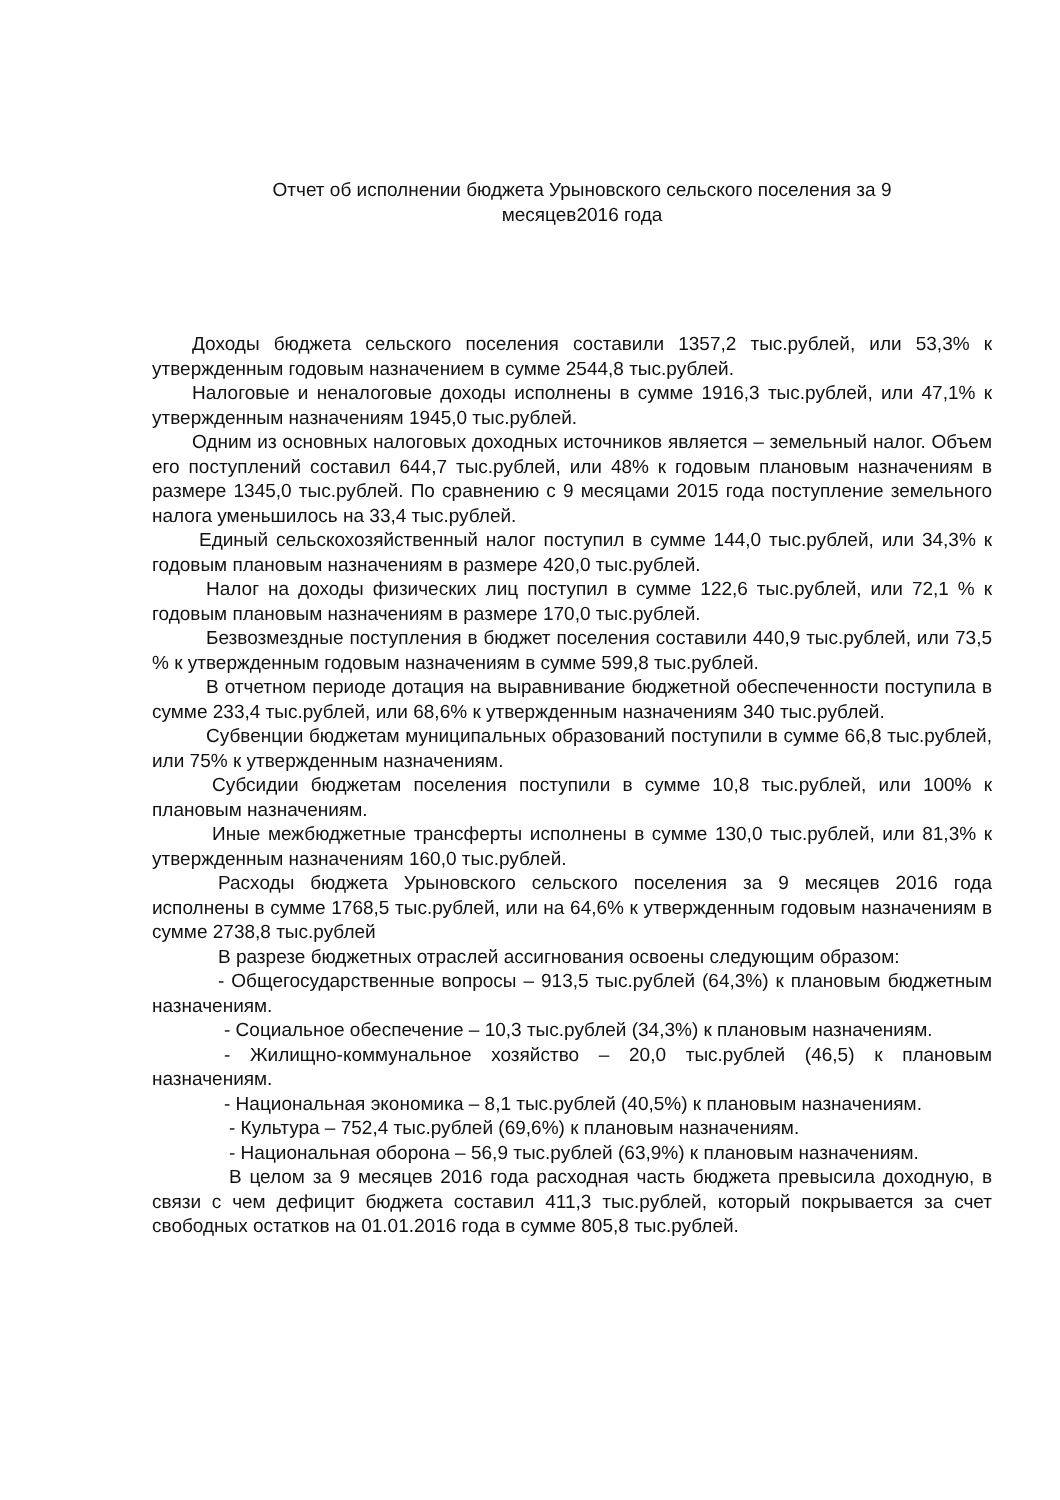Отчет об исполнении бюджета Урыновского сельского поселения за 9
месяцев2016 года
Доходы бюджета сельского поселения составили 1357,2 тыс.рублей, или 53,3% к утвержденным годовым назначением в сумме 2544,8 тыс.рублей.
Налоговые и неналоговые доходы исполнены в сумме 1916,3 тыс.рублей, или 47,1% к утвержденным назначениям 1945,0 тыс.рублей.
Одним из основных налоговых доходных источников является – земельный налог. Объем его поступлений составил 644,7 тыс.рублей, или 48% к годовым плановым назначениям в размере 1345,0 тыс.рублей. По сравнению с 9 месяцами 2015 года поступление земельного налога уменьшилось на 33,4 тыс.рублей.
Единый сельскохозяйственный налог поступил в сумме 144,0 тыс.рублей, или 34,3% к годовым плановым назначениям в размере 420,0 тыс.рублей.
Налог на доходы физических лиц поступил в сумме 122,6 тыс.рублей, или 72,1 % к годовым плановым назначениям в размере 170,0 тыс.рублей.
Безвозмездные поступления в бюджет поселения составили 440,9 тыс.рублей, или 73,5 % к утвержденным годовым назначениям в сумме 599,8 тыс.рублей.
В отчетном периоде дотация на выравнивание бюджетной обеспеченности поступила в сумме 233,4 тыс.рублей, или 68,6% к утвержденным назначениям 340 тыс.рублей.
Субвенции бюджетам муниципальных образований поступили в сумме 66,8 тыс.рублей, или 75% к утвержденным назначениям.
Субсидии бюджетам поселения поступили в сумме 10,8 тыс.рублей, или 100% к плановым назначениям.
Иные межбюджетные трансферты исполнены в сумме 130,0 тыс.рублей, или 81,3% к утвержденным назначениям 160,0 тыс.рублей.
Расходы бюджета Урыновского сельского поселения за 9 месяцев 2016 года исполнены в сумме 1768,5 тыс.рублей, или на 64,6% к утвержденным годовым назначениям в сумме 2738,8 тыс.рублей
В разрезе бюджетных отраслей ассигнования освоены следующим образом:
- Общегосударственные вопросы – 913,5 тыс.рублей (64,3%) к плановым бюджетным назначениям.
- Социальное обеспечение – 10,3 тыс.рублей (34,3%) к плановым назначениям.
- Жилищно-коммунальное хозяйство – 20,0 тыс.рублей (46,5) к плановым назначениям.
- Национальная экономика – 8,1 тыс.рублей (40,5%) к плановым назначениям.
- Культура – 752,4 тыс.рублей (69,6%) к плановым назначениям.
- Национальная оборона – 56,9 тыс.рублей (63,9%) к плановым назначениям.
В целом за 9 месяцев 2016 года расходная часть бюджета превысила доходную, в связи с чем дефицит бюджета составил 411,3 тыс.рублей, который покрывается за счет свободных остатков на 01.01.2016 года в сумме 805,8 тыс.рублей.